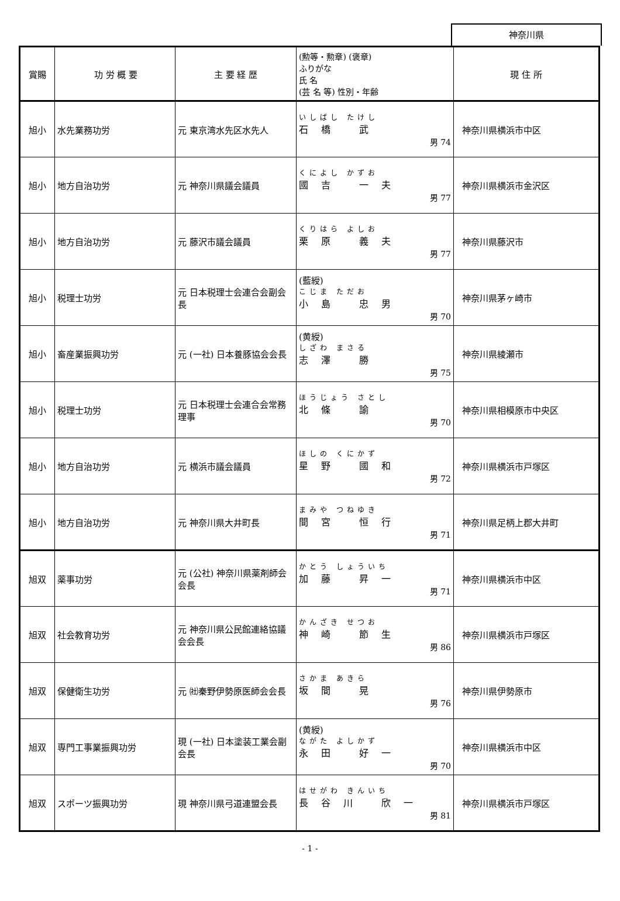神奈川県
| 賞賜 | 功 労 概 要 | 主 要 経 歴 | (勲等・勲章) (褒章) ふりがな 氏 名 (芸 名 等) 性別・年齢 | 現 住 所 |
| --- | --- | --- | --- | --- |
| 旭小 | 水先業務功労 | 元 東京湾水先区水先人 | いしばし たけし 石橋 武 男 74 | 神奈川県横浜市中区 |
| 旭小 | 地方自治功労 | 元 神奈川県議会議員 | くによし かずお 國吉 一夫 男 77 | 神奈川県横浜市金沢区 |
| 旭小 | 地方自治功労 | 元 藤沢市議会議員 | くりはら よしお 栗原 義夫 男 77 | 神奈川県藤沢市 |
| 旭小 | 税理士功労 | 元 日本税理士会連合会副会長 | (藍綬) こじま ただお 小島 忠男 男 70 | 神奈川県茅ヶ崎市 |
| 旭小 | 畜産業振興功労 | 元 (一社) 日本養豚協会会長 | (黄綬) しざわ まさる 志澤 勝 男 75 | 神奈川県綾瀬市 |
| 旭小 | 税理士功労 | 元 日本税理士会連合会常務理事 | ほうじょう さとし 北條 諭 男 70 | 神奈川県相模原市中央区 |
| 旭小 | 地方自治功労 | 元 横浜市議会議員 | ほしの くにかず 星野 國和 男 72 | 神奈川県横浜市戸塚区 |
| 旭小 | 地方自治功労 | 元 神奈川県大井町長 | まみや つねゆき 間宮 恒行 男 71 | 神奈川県足柄上郡大井町 |
| 旭双 | 薬事功労 | 元 (公社) 神奈川県薬剤師会会長 | かとう しょういち 加藤 昇一 男 71 | 神奈川県横浜市中区 |
| 旭双 | 社会教育功労 | 元 神奈川県公民館連絡協議会会長 | かんざき せつお 神崎 節生 男 86 | 神奈川県横浜市戸塚区 |
| 旭双 | 保健衛生功労 | 元 ㈳秦野伊勢原医師会会長 | さかま あきら 坂間 晃 男 76 | 神奈川県伊勢原市 |
| 旭双 | 専門工事業振興功労 | 現 (一社) 日本塗装工業会副会長 | (黄綬) ながた よしかず 永田 好一 男 70 | 神奈川県横浜市中区 |
| 旭双 | スポーツ振興功労 | 現 神奈川県弓道連盟会長 | はせがわ きんいち 長谷川 欣一 男 81 | 神奈川県横浜市戸塚区 |
- 1 -